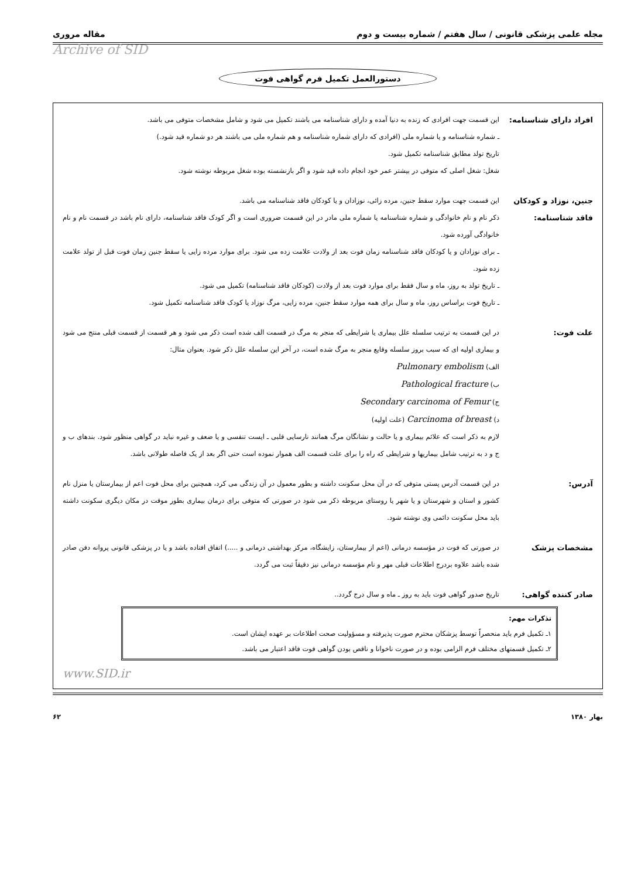مجله علمی پزشکی قانونی / سال هفتم / شماره بیست و دوم مقاله مروری
Archive of SID
دستورالعمل تکمیل فرم گواهی فوت
افراد دارای شناسنامه:
این قسمت جهت افرادی که زنده به دنیا آمده و دارای شناسنامه می باشند تکمیل می شود و شامل مشخصات متوفی می باشد.
ـ شماره شناسنامه و یا شماره ملی (افرادی که دارای شماره شناسنامه و هم شماره ملی می باشند هر دو شماره قید شود.)
تاریخ تولد مطابق شناسنامه تکمیل شود.
شغل: شغل اصلی که متوفی در بیشتر عمر خود انجام داده قید شود و اگر بازنشسته بوده شغل مربوطه نوشته شود.
جنین، نوزاد و کودکان فاقد شناسنامه:
این قسمت جهت موارد سقط جنین، مرده زائی، نوزادان و یا کودکان فاقد شناسنامه می باشد.
ذکر نام و نام خانوادگی و شماره شناسنامه یا شماره ملی مادر در این قسمت ضروری است و اگر کودک فاقد شناسنامه، دارای نام باشد در قسمت نام و نام خانوادگی آورده شود.
ـ برای نوزادان و یا کودکان فاقد شناسنامه زمان فوت بعد از ولادت علامت زده می شود. برای موارد مرده زایی یا سقط جنین زمان فوت قبل از تولد علامت زده شود.
ـ تاریخ تولد به روز، ماه و سال فقط برای موارد فوت بعد از ولادت (کودکان فاقد شناسنامه) تکمیل می شود.
ـ تاریخ فوت براساس روز، ماه و سال برای همه موارد سقط جنین، مرده زایی، مرگ نوزاد یا کودک فاقد شناسنامه تکمیل شود.
علت فوت: در این قسمت به ترتیب سلسله علل بیماری یا شرایطی که منجر به مرگ در قسمت الف شده است ذکر می شود و هر قسمت از قسمت قبلی منتج می شود و بیماری اولیه ای که سبب بروز سلسله وقایع منجر به مرگ شده است، در آخر این سلسله علل ذکر شود. بعنوان مثال:
الف) Pulmonary embolism
ب) Pathological fracture
ج) Secondary carcinoma of Femur
د) Carcinoma of breast (علت اولیه)
لازم به ذکر است که علائم بیماری و یا حالت و نشانگان مرگ همانند نارسایی قلبی ـ ایست تنفسی و یا ضعف و غیره نباید در گواهی منظور شود. بندهای ب و ج و د به ترتیب شامل بیماریها و شرایطی که راه را برای علت قسمت الف هموار نموده است حتی اگر بعد از یک فاصله طولانی باشد.
آدرس: در این قسمت آدرس پستی متوفی که در آن محل سکونت داشته و بطور معمول در آن زندگی می کرد، همچنین برای محل فوت اعم از بیمارستان یا منزل نام کشور و استان و شهرستان و یا شهر یا روستای مربوطه ذکر می شود در صورتی که متوفی برای درمان بیماری بطور موقت در مکان دیگری سکونت داشته باید محل سکونت دائمی وی نوشته شود.
مشخصات پزشک در صورتی که فوت در مؤسسه درمانی (اعم از بیمارستان، زایشگاه، مرکز بهداشتی درمانی و .....) اتفاق افتاده باشد و یا در پزشکی قانونی پروانه دفن صادر شده باشد علاوه بردرج اطلاعات قبلی مهر و نام مؤسسه درمانی نیز دقیقاً ثبت می گردد.
صادر کننده گواهی: تاریخ صدور گواهی فوت باید به روز ـ ماه و سال درج گردد..
تذکرات مهم:
۱ـ تکمیل فرم باید منحصراً توسط پزشکان محترم صورت پذیرفته و مسؤولیت صحت اطلاعات بر عهده ایشان است.
۲ـ تکمیل قسمتهای مختلف فرم الزامی بوده و در صورت ناخوانا و ناقص بودن گواهی فوت فاقد اعتبار می باشد.
www.SID.ir
بهار ۱۳۸۰ ۶۲